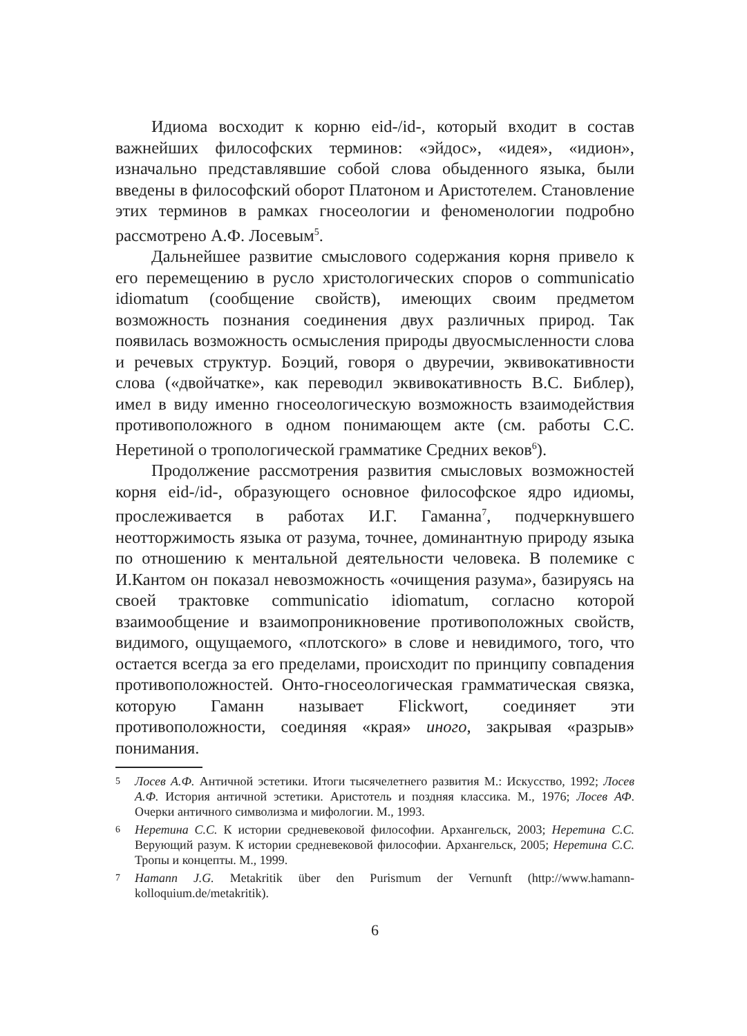Идиома восходит к корню eid-/id-, который входит в состав важнейших философских терминов: «эйдос», «идея», «идион», изначально представлявшие собой слова обыденного языка, были введены в философский оборот Платоном и Аристотелем. Становление этих терминов в рамках гносеологии и феноменологии подробно рассмотрено А.Ф. Лосевым<sup>5</sup>.
Дальнейшее развитие смыслового содержания корня привело к его перемещению в русло христологических споров о communicatio idiomatum (сообщение свойств), имеющих своим предметом возможность познания соединения двух различных природ. Так появилась возможность осмысления природы двуосмысленности слова и речевых структур. Боэций, говоря о двуречии, эквивокативности слова («двойчатке», как переводил эквивокативность В.С. Библер), имел в виду именно гносеологическую возможность взаимодействия противоположного в одном понимающем акте (см. работы С.С. Неретиной о тропологической грамматике Средних веков<sup>6</sup>).
Продолжение рассмотрения развития смысловых возможностей корня eid-/id-, образующего основное философское ядро идиомы, прослеживается в работах И.Г. Гаманна<sup>7</sup>, подчеркнувшего неотторжимость языка от разума, точнее, доминантную природу языка по отношению к ментальной деятельности человека. В полемике с И.Кантом он показал невозможность «очищения разума», базируясь на своей трактовке communicatio idiomatum, согласно которой взаимообщение и взаимопроникновение противоположных свойств, видимого, ощущаемого, «плотского» в слове и невидимого, того, что остается всегда за его пределами, происходит по принципу совпадения противоположностей. Онто-гносеологическая грамматическая связка, которую Гаманн называет Flickwort, соединяет эти противоположности, соединяя «края» иного, закрывая «разрыв» понимания.
5 Лосев А.Ф. Античной эстетики. Итоги тысячелетнего развития М.: Искусство, 1992; Лосев А.Ф. История античной эстетики. Аристотель и поздняя классика. М., 1976; Лосев АФ. Очерки античного символизма и мифологии. М., 1993.
6 Неретина С.С. К истории средневековой философии. Архангельск, 2003; Неретина С.С. Верующий разум. К истории средневековой философии. Архангельск, 2005; Неретина С.С. Тропы и концепты. М., 1999.
7 Hamann J.G. Metakritik über den Purismum der Vernunft (http://www.hamann-kolloquium.de/metakritik).
6